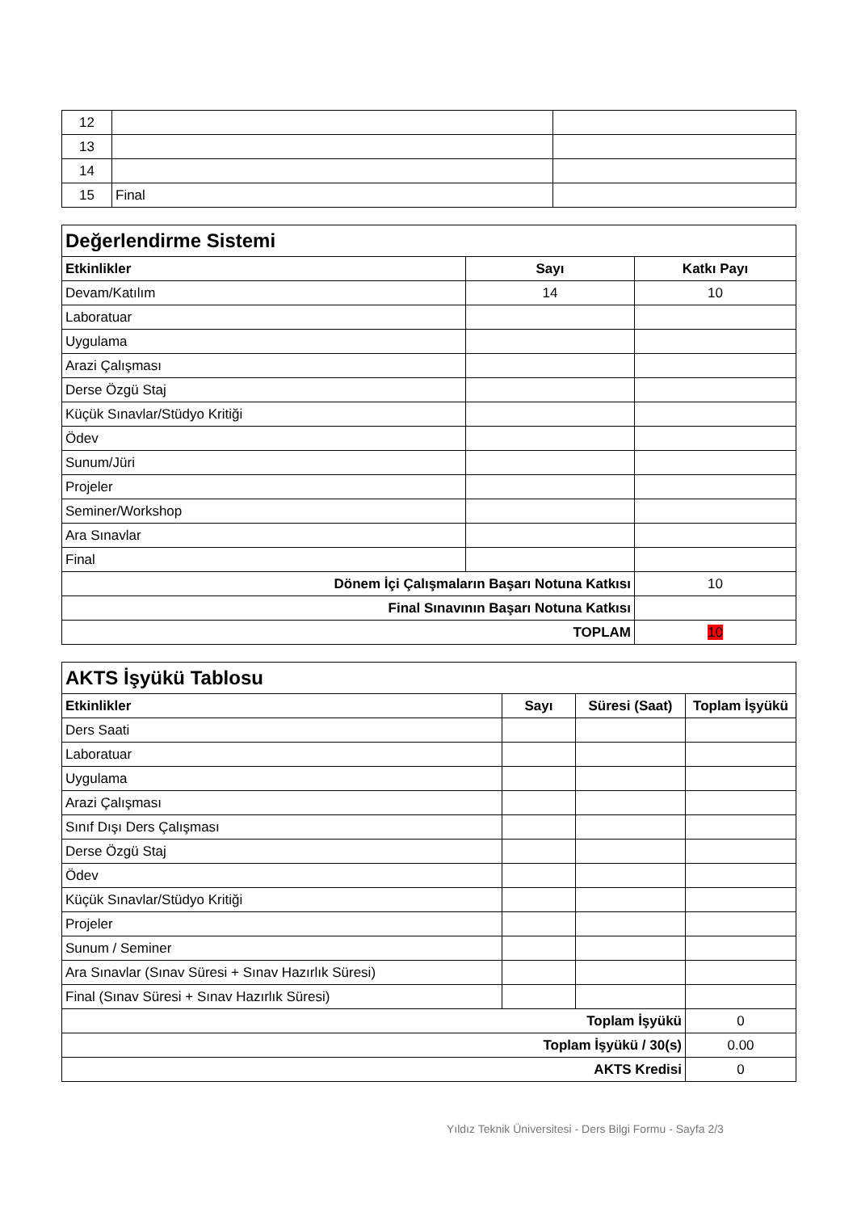| 12 | | |
| 13 | | |
| 14 | | |
| 15 | Final | |
| Değerlendirme Sistemi | | |
| Etkinlikler | Sayı | Katkı Payı |
| Devam/Katılım | 14 | 10 |
| Laboratuar | | |
| Uygulama | | |
| Arazi Çalışması | | |
| Derse Özgü Staj | | |
| Küçük Sınavlar/Stüdyo Kritiği | | |
| Ödev | | |
| Sunum/Jüri | | |
| Projeler | | |
| Seminer/Workshop | | |
| Ara Sınavlar | | |
| Final | | |
| Dönem İçi Çalışmaların Başarı Notuna Katkısı | | 10 |
| Final Sınavının Başarı Notuna Katkısı | | |
| TOPLAM | | 10 |
| AKTS İşyükü Tablosu | | | |
| Etkinlikler | Sayı | Süresi (Saat) | Toplam İşyükü |
| Ders Saati | | | |
| Laboratuar | | | |
| Uygulama | | | |
| Arazi Çalışması | | | |
| Sınıf Dışı Ders Çalışması | | | |
| Derse Özgü Staj | | | |
| Ödev | | | |
| Küçük Sınavlar/Stüdyo Kritiği | | | |
| Projeler | | | |
| Sunum / Seminer | | | |
| Ara Sınavlar (Sınav Süresi + Sınav Hazırlık Süresi) | | | |
| Final (Sınav Süresi + Sınav Hazırlık Süresi) | | | |
| Toplam İşyükü | | | 0 |
| Toplam İşyükü / 30(s) | | | 0.00 |
| AKTS Kredisi | | | 0 |
Yıldız Teknik Üniversitesi - Ders Bilgi Formu - Sayfa 2/3